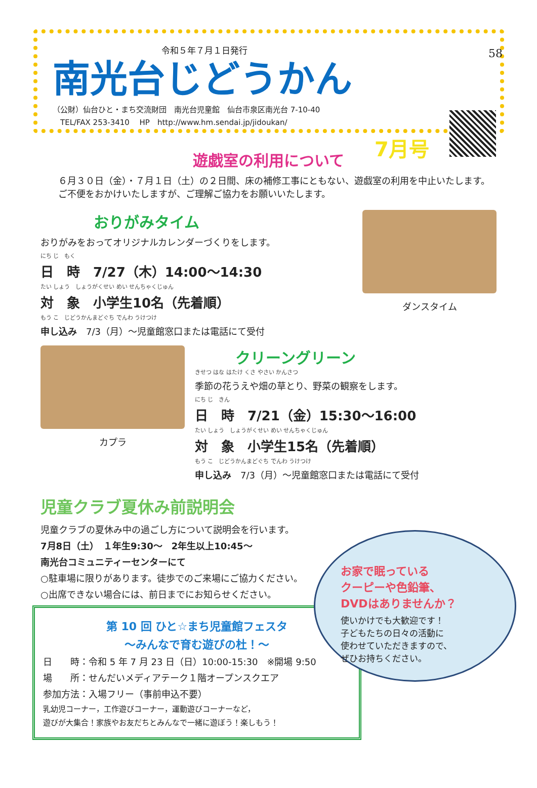58
令和５年７月１日発行
南光台じどうかん
（公財）仙台ひと・まち交流財団　南光台児童館　仙台市泉区南光台 7-10-40
　TEL/FAX 253-3410　 HP　http://www.hm.sendai.jp/jidoukan/
7月号
遊戯室の利用について
６月３０日（金）・７月１日（土）の２日間、床の補修工事にともない、遊戯室の利用を中止いたします。ご不便をおかけいたしますが、ご理解ご協力をお願いいたします。
おりがみタイム
おりがみをおってオリジナルカレンダーづくりをします。
にち じ　もく
日　時　7/27（木）14:00～14:30
たい しょう　しょうがくせい めい せんちゃくじゅん
対　象　小学生10名（先着順）
もう こ　じどうかんまどぐち でんわ うけつけ
申し込み　7/3（月）～児童館窓口または電話にて受付
ダンスタイム
カプラ
クリーングリーン
きせつ はな はたけ くさ やさい かんさつ
季節の花うえや畑の草とり、野菜の観察をします。
にち じ　きん
日　時　7/21（金）15:30～16:00
たい しょう　しょうがくせい めい せんちゃくじゅん
対　象　小学生15名（先着順）
もう こ　じどうかんまどぐち でんわ うけつけ
申し込み　7/3（月）～児童館窓口または電話にて受付
児童クラブ夏休み前説明会
児童クラブの夏休み中の過ごし方について説明会を行います。
7月8日（土）　１年生9:30～　2年生以上10:45～
南光台コミュニティーセンターにて
○駐車場に限りがあります。徒歩でのご来場にご協力ください。
○出席できない場合には、前日までにお知らせください。
第 10 回 ひと☆まち児童館フェスタ
～みんなで育む遊びの杜！～
日　　時：令和 5 年 7 月 23 日（日）10:00-15:30　※開場 9:50
場　　所：せんだいメディアテーク１階オープンスクエア
参加方法：入場フリー（事前申込不要）
乳幼児コーナー，工作遊びコーナー，運動遊びコーナーなど，
遊びが大集合！家族やお友だちとみんなで一緒に遊ぼう！楽しもう！
お家で眠っている
クーピーや色鉛筆、
DVDはありませんか？
使いかけでも大歓迎です！
子どもたちの日々の活動に
使わせていただきますので、
ぜひお持ちください。